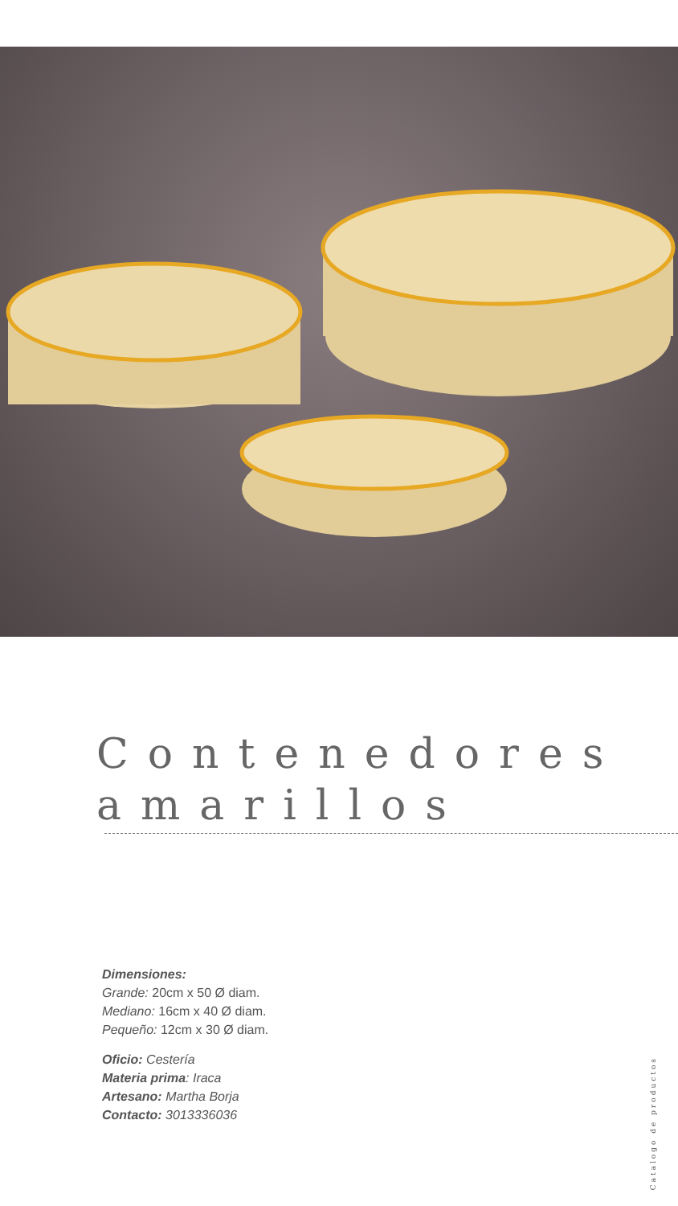Contenedores
amarillos
Dimensiones:
Grande: 20cm x 50 Ø diam.
Mediano: 16cm x 40 Ø diam.
Pequeño: 12cm x 30 Ø diam.
Oficio: Cestería
Materia prima: Iraca
Artesano: Martha Borja
Contacto: 3013336036
Catalogo de productos